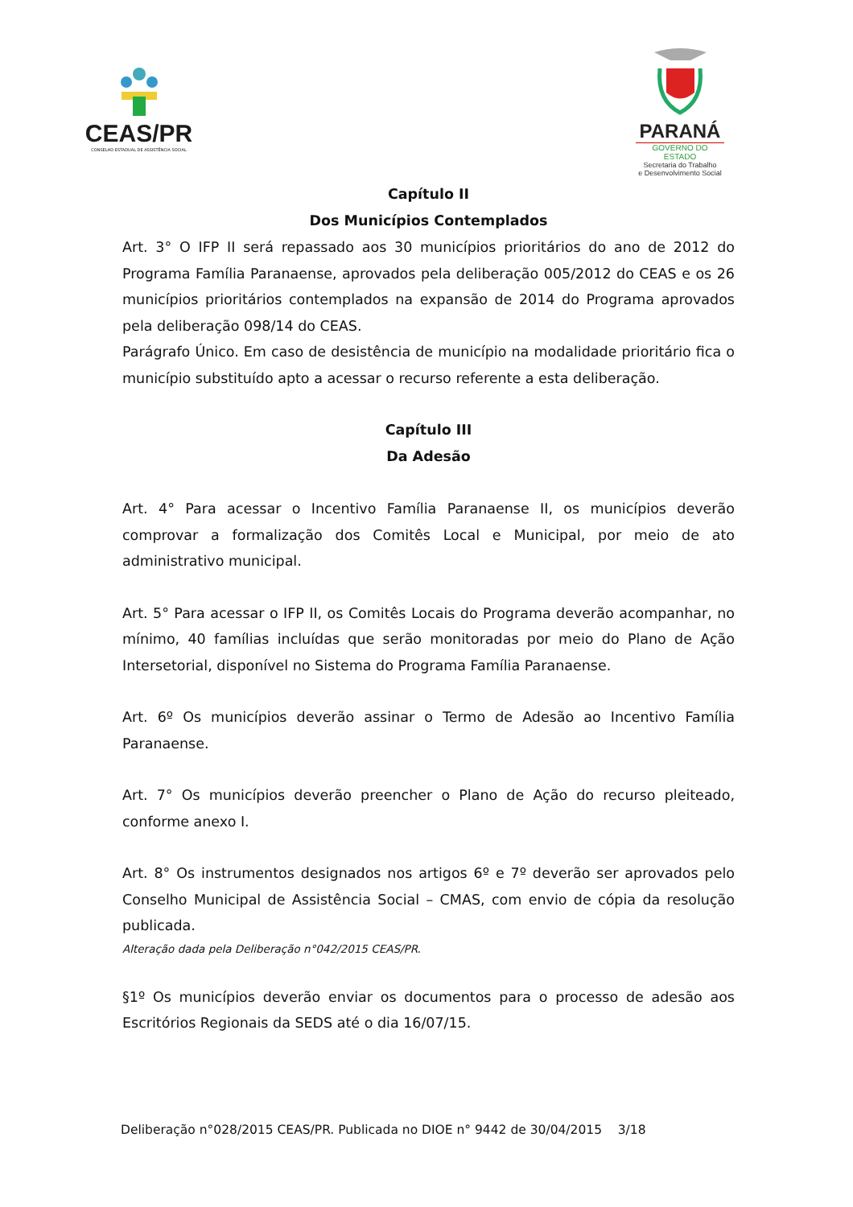CEAS/PR
CONSELHO ESTADUAL DE ASSISTÊNCIA SOCIAL
PARANÁ
GOVERNO DO ESTADO
Secretaria do Trabalho
e Desenvolvimento Social
Capítulo II
Dos Municípios Contemplados
Art. 3° O IFP II será repassado aos 30 municípios prioritários do ano de 2012 do Programa Família Paranaense, aprovados pela deliberação 005/2012 do CEAS e os 26 municípios prioritários contemplados na expansão de 2014 do Programa aprovados pela deliberação 098/14 do CEAS.
Parágrafo Único. Em caso de desistência de município na modalidade prioritário fica o município substituído apto a acessar o recurso referente a esta deliberação.
Capítulo III
Da Adesão
Art. 4° Para acessar o Incentivo Família Paranaense II, os municípios deverão comprovar a formalização dos Comitês Local e Municipal, por meio de ato administrativo municipal.
Art. 5° Para acessar o IFP II, os Comitês Locais do Programa deverão acompanhar, no mínimo, 40 famílias incluídas que serão monitoradas por meio do Plano de Ação Intersetorial, disponível no Sistema do Programa Família Paranaense.
Art. 6º Os municípios deverão assinar o Termo de Adesão ao Incentivo Família Paranaense.
Art. 7° Os municípios deverão preencher o Plano de Ação do recurso pleiteado, conforme anexo I.
Art. 8° Os instrumentos designados nos artigos 6º e 7º deverão ser aprovados pelo Conselho Municipal de Assistência Social – CMAS, com envio de cópia da resolução publicada.
Alteração dada pela Deliberação n°042/2015 CEAS/PR.
§1º Os municípios deverão enviar os documentos para o processo de adesão aos Escritórios Regionais da SEDS até o dia 16/07/15.
Deliberação n°028/2015 CEAS/PR. Publicada no DIOE n° 9442 de 30/04/2015 3/18